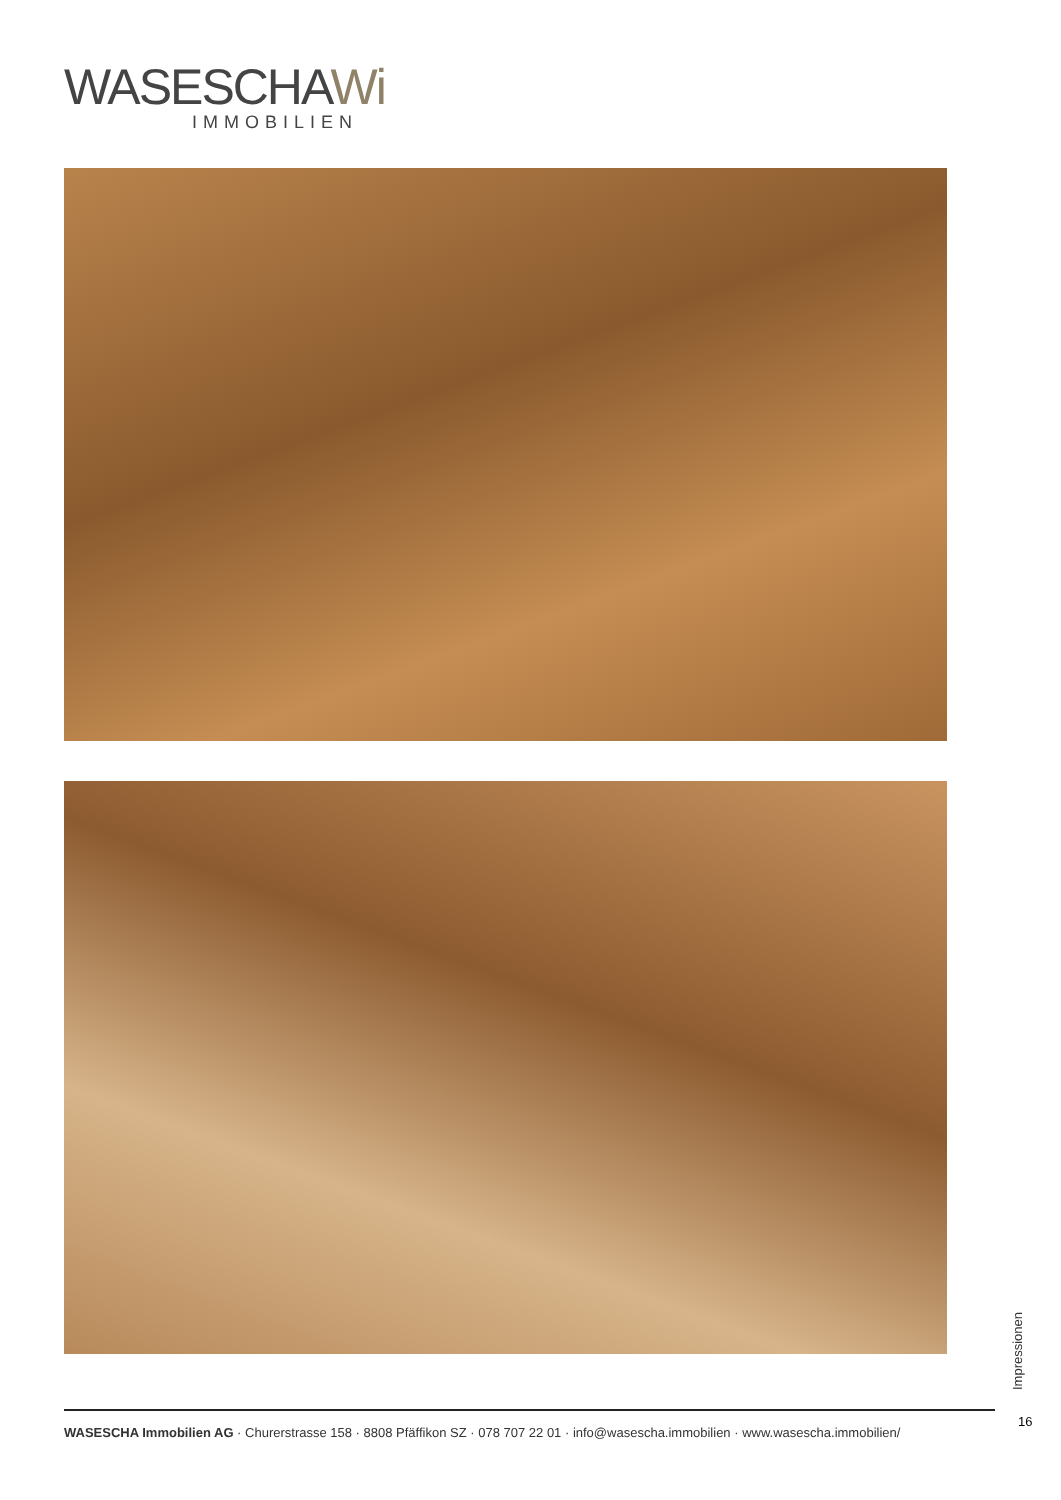WASESCHAWi
IMMOBILIEN
Impressionen
16
WASESCHA Immobilien AG · Churerstrasse 158 · 8808 Pfäffikon SZ · 078 707 22 01 · info@wasescha.immobilien · www.wasescha.immobilien/